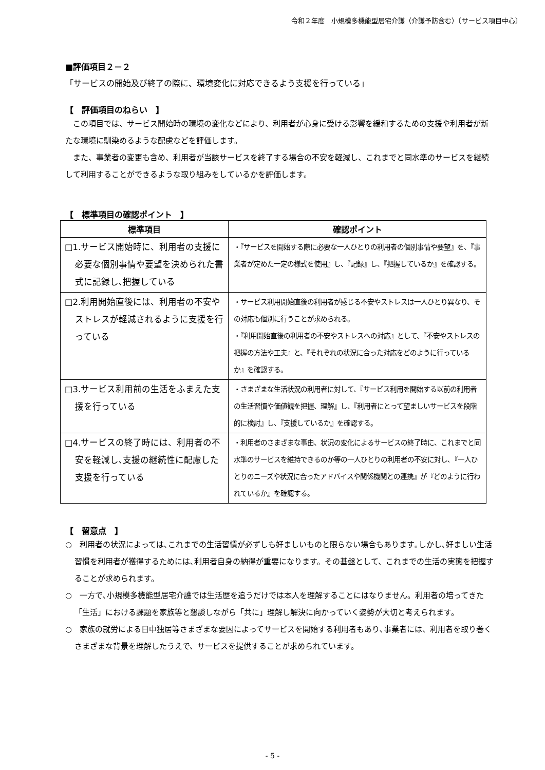令和２年度　小規模多機能型居宅介護（介護予防含む）〔サービス項目中心〕
■評価項目２－２
「サービスの開始及び終了の際に、環境変化に対応できるよう支援を行っている」
【　評価項目のねらい　】
この項目では、サービス開始時の環境の変化などにより、利用者が心身に受ける影響を緩和するための支援や利用者が新たな環境に馴染めるような配慮などを評価します。
また、事業者の変更も含め、利用者が当該サービスを終了する場合の不安を軽減し、これまでと同水準のサービスを継続して利用することができるような取り組みをしているかを評価します。
【　標準項目の確認ポイント　】
| 標準項目 | 確認ポイント |
| --- | --- |
| □1.サービス開始時に、利用者の支援に必要な個別事情や要望を決められた書式に記録し､把握している | ・『サービスを開始する際に必要な一人ひとりの利用者の個別事情や要望』を、『事業者が定めた一定の様式を使用』し、『記録』し、『把握しているか』を確認する。 |
| □2.利用開始直後には、利用者の不安やストレスが軽減されるように支援を行っている | ・サービス利用開始直後の利用者が感じる不安やストレスは一人ひとり異なり、その対応も個別に行うことが求められる。 ・『利用開始直後の利用者の不安やストレスへの対応』として、『不安やストレスの把握の方法や工夫』と、『それぞれの状況に合った対応をどのように行っているか』を確認する。 |
| □3.サービス利用前の生活をふまえた支援を行っている | ・さまざまな生活状況の利用者に対して、『サービス利用を開始する以前の利用者の生活習慣や価値観を把握、理解』し、『利用者にとって望ましいサービスを段階的に検討』し、『支援しているか』を確認する。 |
| □4.サービスの終了時には、利用者の不安を軽減し､支援の継続性に配慮した支援を行っている | ・利用者のさまざまな事由、状況の変化によるサービスの終了時に、これまでと同水準のサービスを維持できるのか等の一人ひとりの利用者の不安に対し､『一人ひとりのニーズや状況に合ったアドバイスや関係機関との連携』が『どのように行われているか』を確認する。 |
【　留意点　】
○　利用者の状況によっては､これまでの生活習慣が必ずしも好ましいものと限らない場合もあります｡しかし､好ましい生活習慣を利用者が獲得するためには､利用者自身の納得が重要になります。その基盤として、これまでの生活の実態を把握することが求められます。
○　一方で､小規模多機能型居宅介護では生活歴を追うだけでは本人を理解することにはなりません。利用者の培ってきた「生活」における課題を家族等と懇談しながら「共に」理解し解決に向かっていく姿勢が大切と考えられます。
○　家族の就労による日中独居等さまざまな要因によってサービスを開始する利用者もあり､事業者には、利用者を取り巻くさまざまな背景を理解したうえで、サービスを提供することが求められています。
- 5 -